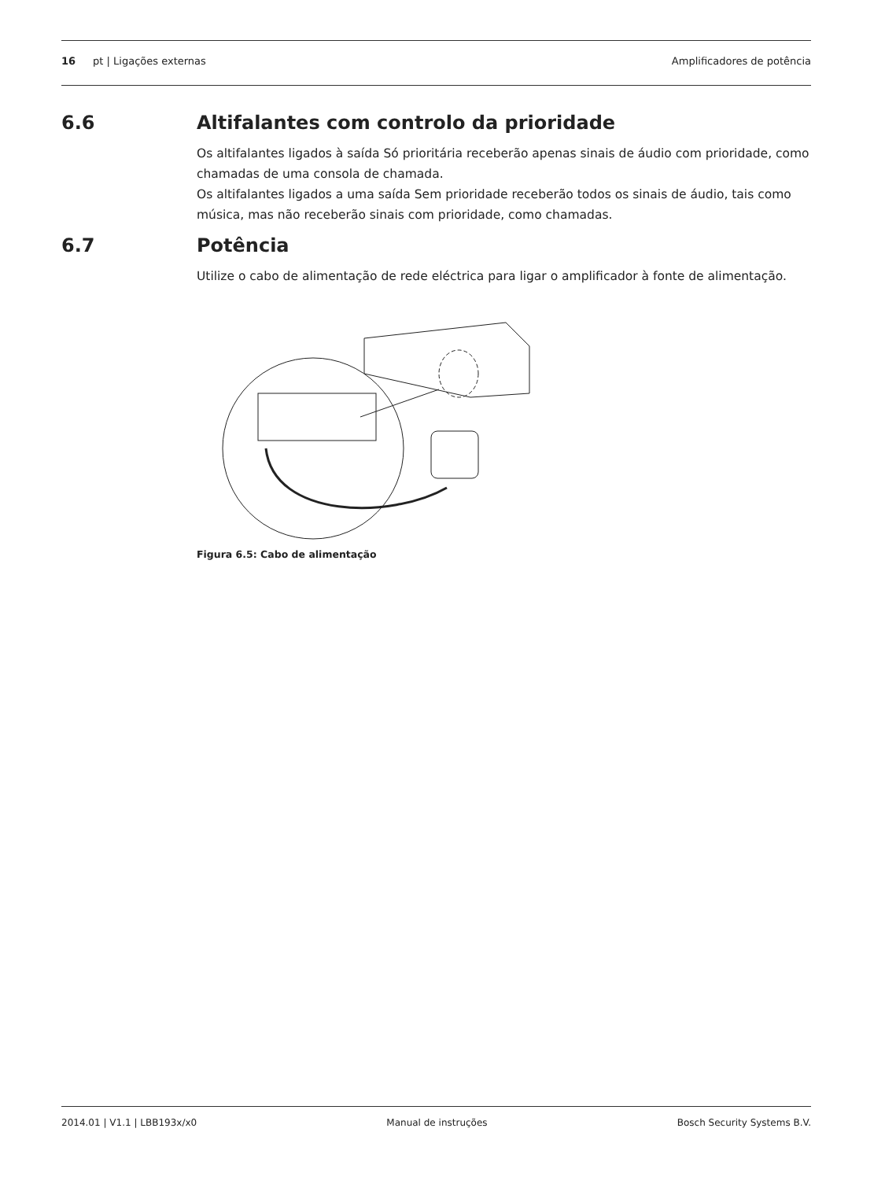16 pt | Ligações externas Amplificadores de potência
6.6 Altifalantes com controlo da prioridade
Os altifalantes ligados à saída Só prioritária receberão apenas sinais de áudio com prioridade, como chamadas de uma consola de chamada.
Os altifalantes ligados a uma saída Sem prioridade receberão todos os sinais de áudio, tais como música, mas não receberão sinais com prioridade, como chamadas.
6.7 Potência
Utilize o cabo de alimentação de rede eléctrica para ligar o amplificador à fonte de alimentação.
Figura 6.5: Cabo de alimentação
2014.01 | V1.1 | LBB193x/x0 Manual de instruções Bosch Security Systems B.V.